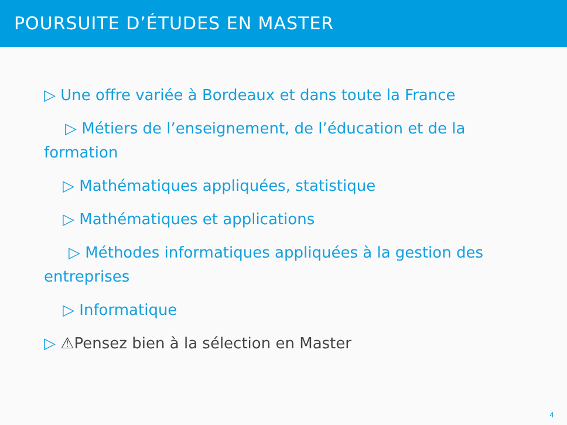POURSUITE D’ÉTUDES EN MASTER
▷ Une offre variée à Bordeaux et dans toute la France
▷ Métiers de l’enseignement, de l’éducation et de la formation
▷ Mathématiques appliquées, statistique
▷ Mathématiques et applications
▷ Méthodes informatiques appliquées à la gestion des entreprises
▷ Informatique
▷ ⚠Pensez bien à la sélection en Master
4